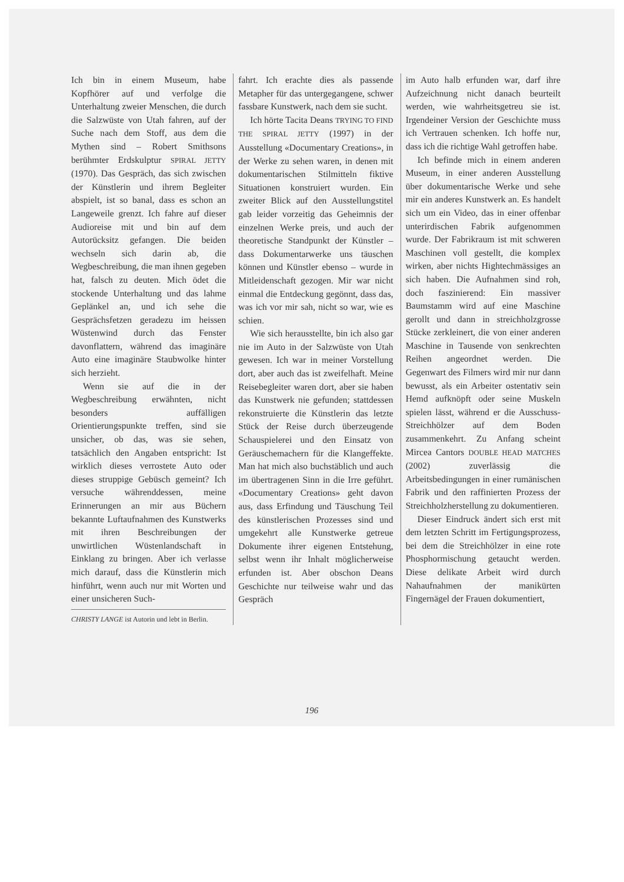Ich bin in einem Museum, habe Kopfhörer auf und verfolge die Unterhaltung zweier Menschen, die durch die Salzwüste von Utah fahren, auf der Suche nach dem Stoff, aus dem die Mythen sind – Robert Smithsons berühmter Erdskulptur SPIRAL JETTY (1970). Das Gespräch, das sich zwischen der Künstlerin und ihrem Begleiter abspielt, ist so banal, dass es schon an Langeweile grenzt. Ich fahre auf dieser Audioreise mit und bin auf dem Autorücksitz gefangen. Die beiden wechseln sich darin ab, die Wegbeschreibung, die man ihnen gegeben hat, falsch zu deuten. Mich ödet die stockende Unterhaltung und das lahme Geplänkel an, und ich sehe die Gesprächsfetzen geradezu im heissen Wüstenwind durch das Fenster davonflattern, während das imaginäre Auto eine imaginäre Staubwolke hinter sich herzieht.
Wenn sie auf die in der Wegbeschreibung erwähnten, nicht besonders auffälligen Orientierungspunkte treffen, sind sie unsicher, ob das, was sie sehen, tatsächlich den Angaben entspricht: Ist wirklich dieses verrostete Auto oder dieses struppige Gebüsch gemeint? Ich versuche währenddessen, meine Erinnerungen an mir aus Büchern bekannte Luftaufnahmen des Kunstwerks mit ihren Beschreibungen der unwirtlichen Wüstenlandschaft in Einklang zu bringen. Aber ich verlasse mich darauf, dass die Künstlerin mich hinführt, wenn auch nur mit Worten und einer unsicheren Such-
CHRISTY LANGE ist Autorin und lebt in Berlin.
fahrt. Ich erachte dies als passende Metapher für das untergegangene, schwer fassbare Kunstwerk, nach dem sie sucht.
Ich hörte Tacita Deans TRYING TO FIND THE SPIRAL JETTY (1997) in der Ausstellung «Documentary Creations», in der Werke zu sehen waren, in denen mit dokumentarischen Stilmitteln fiktive Situationen konstruiert wurden. Ein zweiter Blick auf den Ausstellungstitel gab leider vorzeitig das Geheimnis der einzelnen Werke preis, und auch der theoretische Standpunkt der Künstler – dass Dokumentarwerke uns täuschen können und Künstler ebenso – wurde in Mitleidenschaft gezogen. Mir war nicht einmal die Entdeckung gegönnt, dass das, was ich vor mir sah, nicht so war, wie es schien.
Wie sich herausstellte, bin ich also gar nie im Auto in der Salzwüste von Utah gewesen. Ich war in meiner Vorstellung dort, aber auch das ist zweifelhaft. Meine Reisebegleiter waren dort, aber sie haben das Kunstwerk nie gefunden; stattdessen rekonstruierte die Künstlerin das letzte Stück der Reise durch überzeugende Schauspielerei und den Einsatz von Geräuschemachern für die Klangeffekte. Man hat mich also buchstäblich und auch im übertragenen Sinn in die Irre geführt. «Documentary Creations» geht davon aus, dass Erfindung und Täuschung Teil des künstlerischen Prozesses sind und umgekehrt alle Kunstwerke getreue Dokumente ihrer eigenen Entstehung, selbst wenn ihr Inhalt möglicherweise erfunden ist. Aber obschon Deans Geschichte nur teilweise wahr und das Gespräch
im Auto halb erfunden war, darf ihre Aufzeichnung nicht danach beurteilt werden, wie wahrheitsgetreu sie ist. Irgendeiner Version der Geschichte muss ich Vertrauen schenken. Ich hoffe nur, dass ich die richtige Wahl getroffen habe.
Ich befinde mich in einem anderen Museum, in einer anderen Ausstellung über dokumentarische Werke und sehe mir ein anderes Kunstwerk an. Es handelt sich um ein Video, das in einer offenbar unterirdischen Fabrik aufgenommen wurde. Der Fabrikraum ist mit schweren Maschinen voll gestellt, die komplex wirken, aber nichts Hightechmässiges an sich haben. Die Aufnahmen sind roh, doch faszinierend: Ein massiver Baumstamm wird auf eine Maschine gerollt und dann in streichholzgrosse Stücke zerkleinert, die von einer anderen Maschine in Tausende von senkrechten Reihen angeordnet werden. Die Gegenwart des Filmers wird mir nur dann bewusst, als ein Arbeiter ostentativ sein Hemd aufknöpft oder seine Muskeln spielen lässt, während er die Ausschuss-Streichhölzer auf dem Boden zusammenkehrt. Zu Anfang scheint Mircea Cantors DOUBLE HEAD MATCHES (2002) zuverlässig die Arbeitsbedingungen in einer rumänischen Fabrik und den raffinierten Prozess der Streichholzherstellung zu dokumentieren.
Dieser Eindruck ändert sich erst mit dem letzten Schritt im Fertigungsprozess, bei dem die Streichhölzer in eine rote Phosphormischung getaucht werden. Diese delikate Arbeit wird durch Nahaufnahmen der manikürten Fingernägel der Frauen dokumentiert,
196